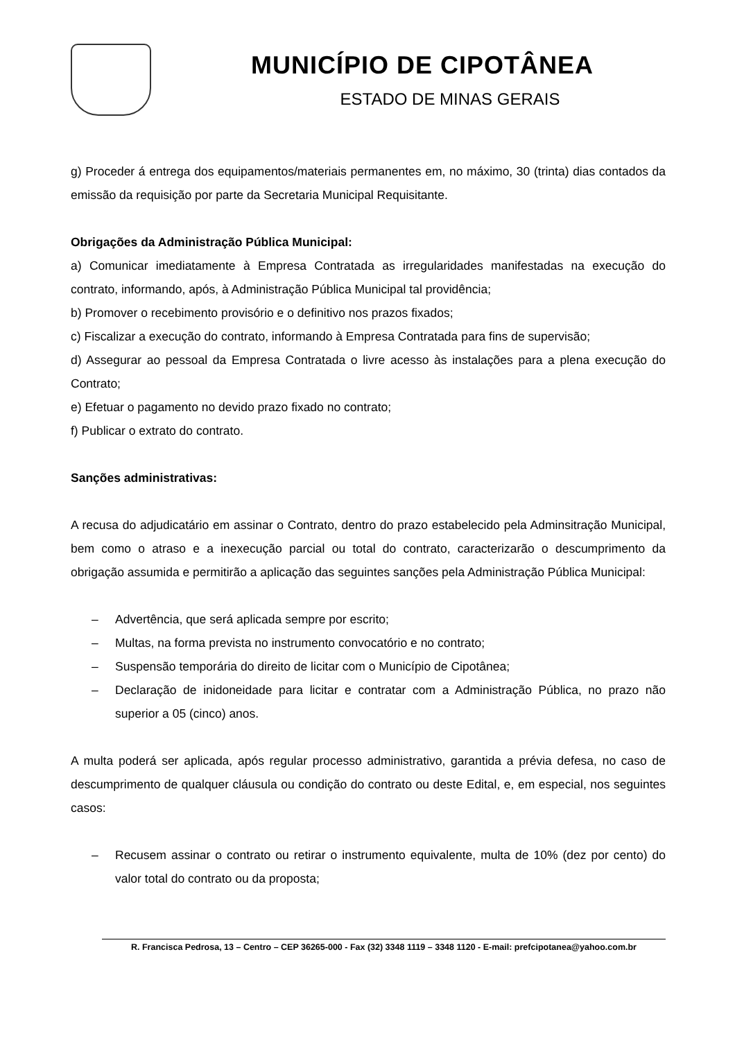MUNICÍPIO DE CIPOTÂNEA
ESTADO DE MINAS GERAIS
g) Proceder á entrega dos equipamentos/materiais permanentes em, no máximo, 30 (trinta) dias contados da emissão da requisição por parte da Secretaria Municipal Requisitante.
Obrigações da Administração Pública Municipal:
a) Comunicar imediatamente à Empresa Contratada as irregularidades manifestadas na execução do contrato, informando, após, à Administração Pública Municipal tal providência;
b) Promover o recebimento provisório e o definitivo nos prazos fixados;
c) Fiscalizar a execução do contrato, informando à Empresa Contratada para fins de supervisão;
d) Assegurar ao pessoal da Empresa Contratada o livre acesso às instalações para a plena execução do Contrato;
e) Efetuar o pagamento no devido prazo fixado no contrato;
f) Publicar o extrato do contrato.
Sanções administrativas:
A recusa do adjudicatário em assinar o Contrato, dentro do prazo estabelecido pela Adminsitração Municipal, bem como o atraso e a inexecução parcial ou total do contrato, caracterizarão o descumprimento da obrigação assumida e permitirão a aplicação das seguintes sanções pela Administração Pública Municipal:
– Advertência, que será aplicada sempre por escrito;
– Multas, na forma prevista no instrumento convocatório e no contrato;
– Suspensão temporária do direito de licitar com o Município de Cipotânea;
– Declaração de inidoneidade para licitar e contratar com a Administração Pública, no prazo não superior a 05 (cinco) anos.
A multa poderá ser aplicada, após regular processo administrativo, garantida a prévia defesa, no caso de descumprimento de qualquer cláusula ou condição do contrato ou deste Edital, e, em especial, nos seguintes casos:
– Recusem assinar o contrato ou retirar o instrumento equivalente, multa de 10% (dez por cento) do valor total do contrato ou da proposta;
R. Francisca Pedrosa, 13 – Centro – CEP 36265-000 - Fax (32) 3348 1119 – 3348 1120 - E-mail: prefcipotanea@yahoo.com.br